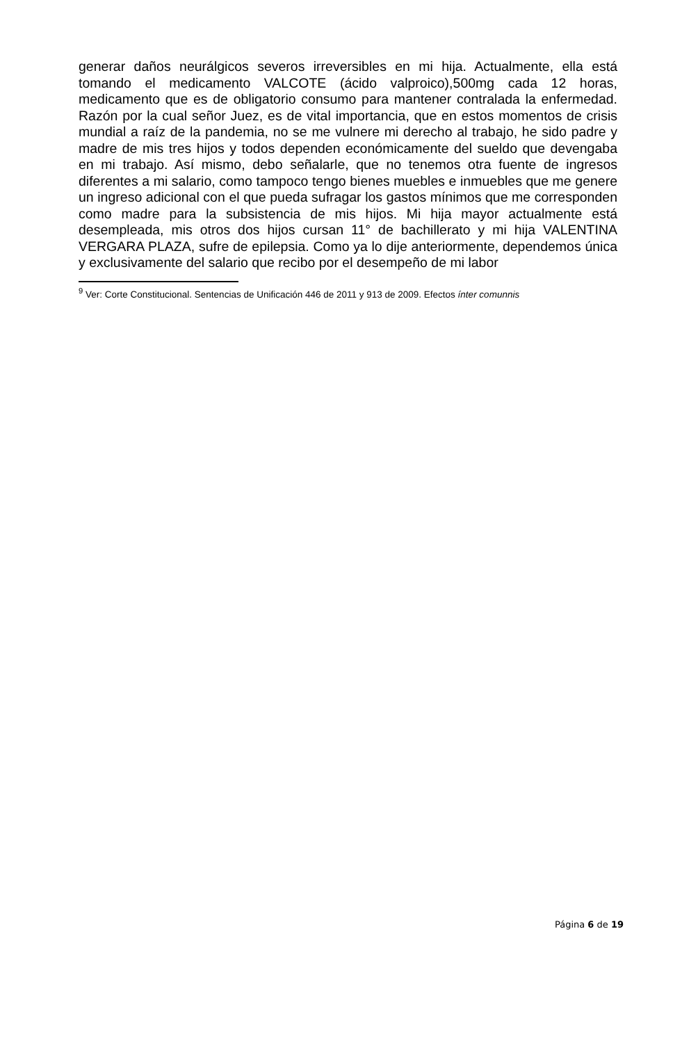generar daños neurálgicos severos irreversibles en mi hija. Actualmente, ella está tomando el medicamento VALCOTE (ácido valproico),500mg cada 12 horas, medicamento que es de obligatorio consumo para mantener contralada la enfermedad. Razón por la cual señor Juez, es de vital importancia, que en estos momentos de crisis mundial a raíz de la pandemia, no se me vulnere mi derecho al trabajo, he sido padre y madre de mis tres hijos y todos dependen económicamente del sueldo que devengaba en mi trabajo. Así mismo, debo señalarle, que no tenemos otra fuente de ingresos diferentes a mi salario, como tampoco tengo bienes muebles e inmuebles que me genere un ingreso adicional con el que pueda sufragar los gastos mínimos que me corresponden como madre para la subsistencia de mis hijos. Mi hija mayor actualmente está desempleada, mis otros dos hijos cursan 11° de bachillerato y mi hija VALENTINA VERGARA PLAZA, sufre de epilepsia. Como ya lo dije anteriormente, dependemos única y exclusivamente del salario que recibo por el desempeño de mi labor
<sup>9</sup> Ver: Corte Constitucional. Sentencias de Unificación 446 de 2011 y 913 de 2009. Efectos ínter comunnis
Página 6 de 19